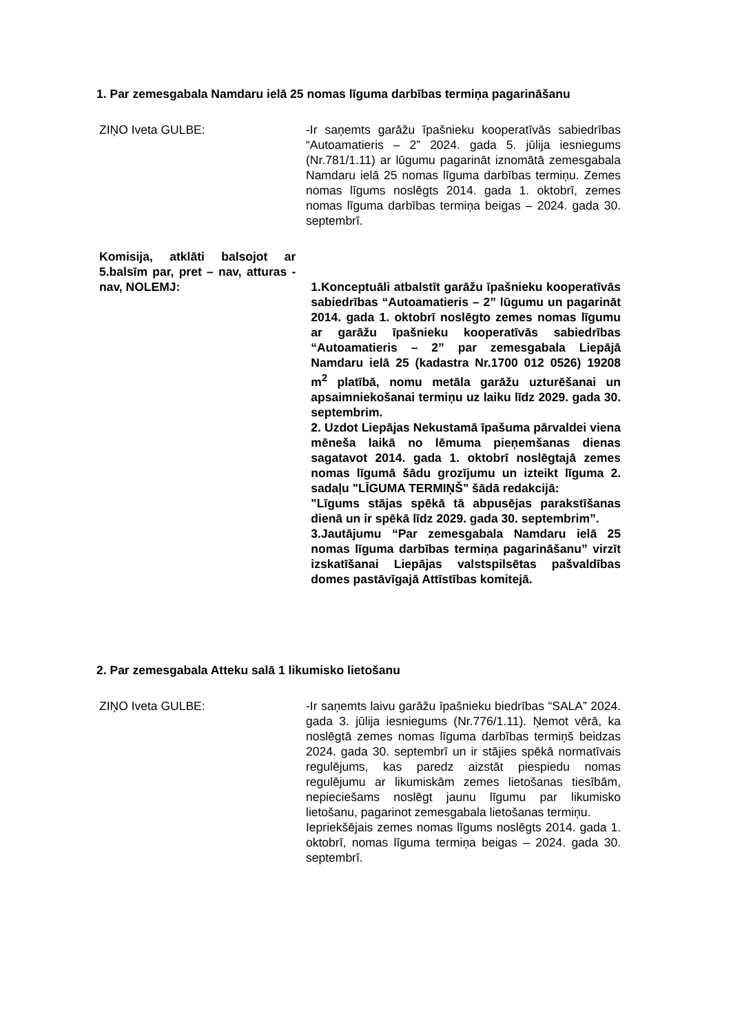1. Par zemesgabala Namdaru ielā 25 nomas līguma darbības termiņa pagarināšanu
ZIŅO Iveta GULBE: -Ir saņemts garāžu īpašnieku kooperatīvās sabiedrības “Autoamatieris – 2” 2024. gada 5. jūlija iesniegums (Nr.781/1.11) ar lūgumu pagarināt iznomātā zemesgabala Namdaru ielā 25 nomas līguma darbības termiņu. Zemes nomas līgums noslēgts 2014. gada 1. oktobrī, zemes nomas līguma darbības termiņa beigas – 2024. gada 30. septembrī.
Komisija, atklāti balsojot ar 5.balsīm par, pret – nav, atturas - nav, NOLEMJ:
1.Konceptuāli atbalstīt garāžu īpašnieku kooperatīvās sabiedrības “Autoamatieris – 2” lūgumu un pagarināt 2014. gada 1. oktobrī noslēgto zemes nomas līgumu ar garāžu īpašnieku kooperatīvās sabiedrības “Autoamatieris – 2” par zemesgabala Liepājā Namdaru ielā 25 (kadastra Nr.1700 012 0526) 19208 m<sup>2</sup> platībā, nomu metāla garāžu uzturēšanai un apsaimniekošanai termiņu uz laiku līdz 2029. gada 30. septembrim.
2. Uzdot Liepājas Nekustamā īpašuma pārvaldei viena mēneša laikā no lēmuma pieņemšanas dienas sagatavot 2014. gada 1. oktobrī noslēgtajā zemes nomas līgumā šādu grozījumu un izteikt līguma 2. sadaļu "LĪGUMA TERMIŅŠ" šādā redakcijā:
"Līgums stājas spēkā tā abpusējas parakstīšanas dienā un ir spēkā līdz 2029. gada 30. septembrim”.
3.Jautājumu “Par zemesgabala Namdaru ielā 25 nomas līguma darbības termiņa pagarināšanu” virzīt izskatīšanai Liepājas valstspilsētas pašvaldības domes pastāvīgajā Attīstības komitejā.
2. Par zemesgabala Atteku salā 1 likumisko lietošanu
ZIŅO Iveta GULBE: -Ir saņemts laivu garāžu īpašnieku biedrības “SALA” 2024. gada 3. jūlija iesniegums (Nr.776/1.11). Ņemot vērā, ka noslēgtā zemes nomas līguma darbības termiņš beidzas 2024. gada 30. septembrī un ir stājies spēkā normatīvais regulējums, kas paredz aizstāt piespiedu nomas regulējumu ar likumiskām zemes lietošanas tiesībām, nepieciešams noslēgt jaunu līgumu par likumisko lietošanu, pagarinot zemesgabala lietošanas termiņu.
Iepriekšējais zemes nomas līgums noslēgts 2014. gada 1. oktobrī, nomas līguma termiņa beigas – 2024. gada 30. septembrī.